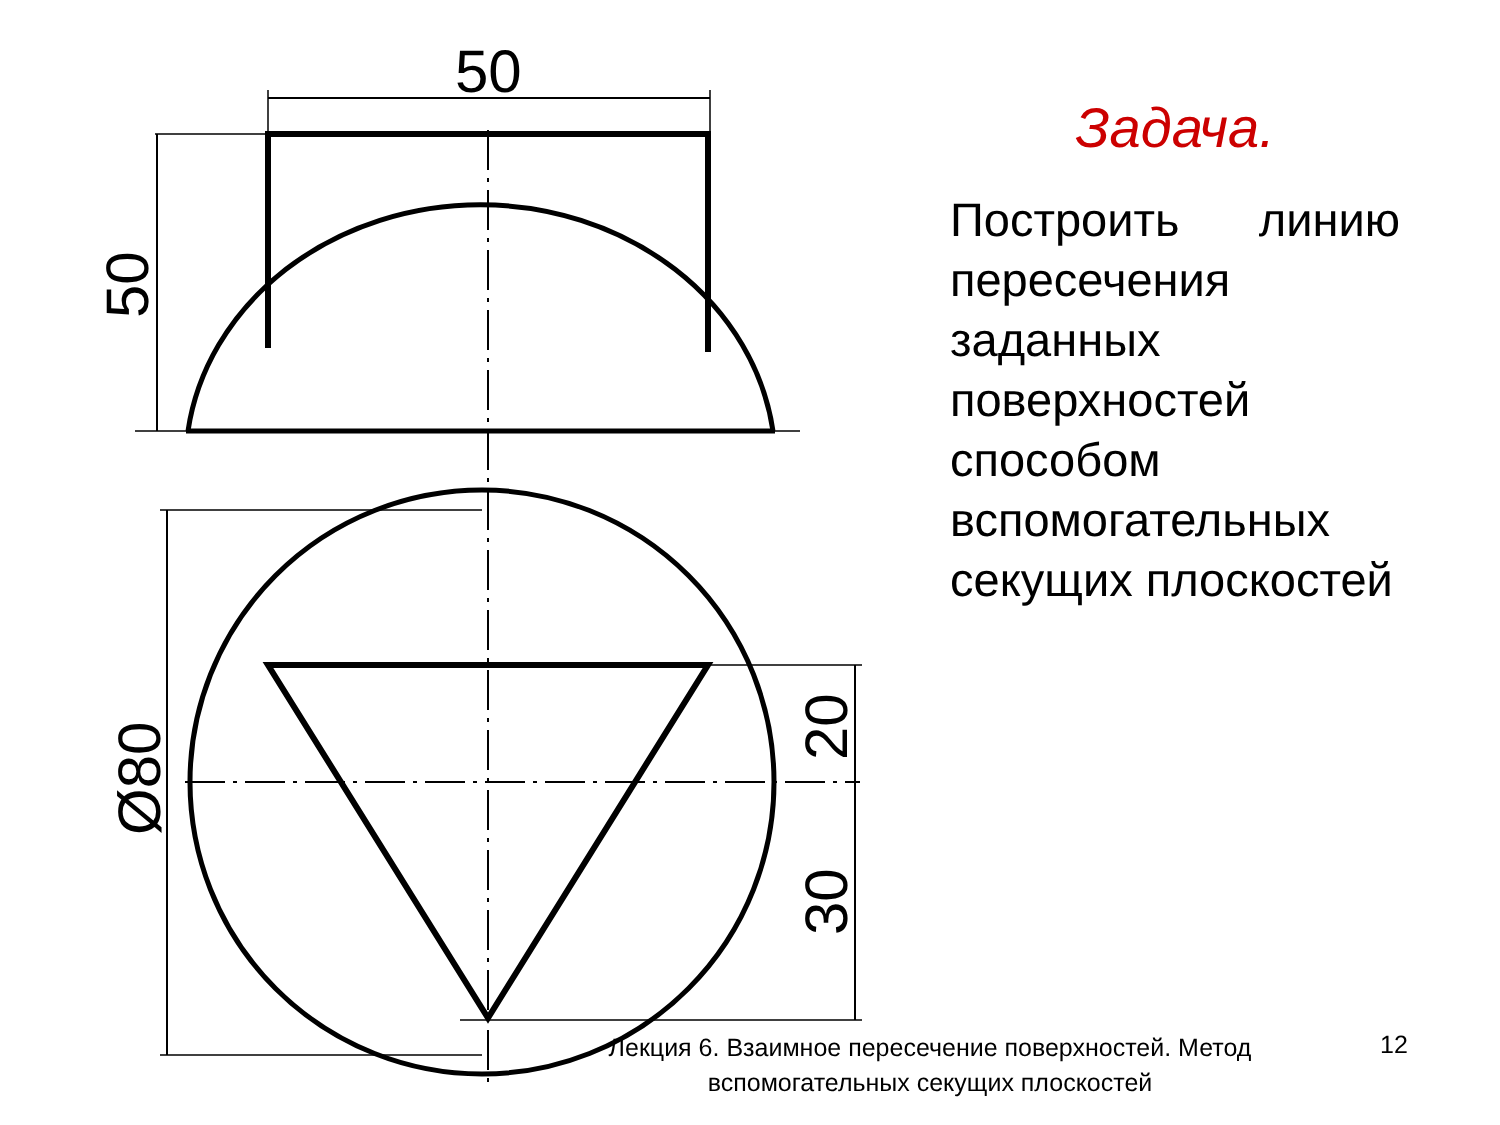50
50
Ø80
20
30
Задача.
Построить линию пересечения заданных поверхностей способом вспомогательных секущих плоскостей
Лекция 6. Взаимное пересечение поверхностей. Метод вспомогательных секущих плоскостей
12